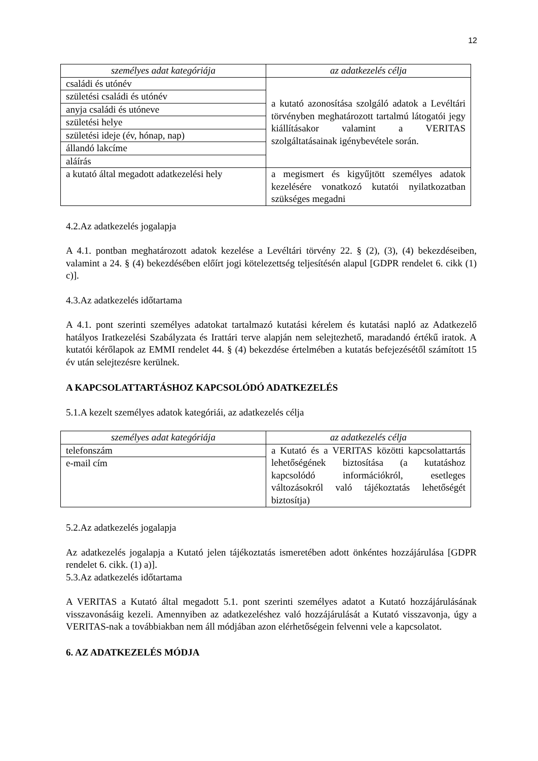12
| személyes adat kategóriája | az adatkezelés célja |
| --- | --- |
| családi és utónév | a kutató azonosítása szolgáló adatok a Levéltári törvényben meghatározott tartalmú látogatói jegy kiállításakor valamint a VERITAS szolgáltatásainak igénybevétele során. |
| születési családi és utónév | |
| anyja családi és utóneve | |
| születési helye | |
| születési ideje (év, hónap, nap) | |
| állandó lakcíme | |
| aláírás | |
| a kutató által megadott adatkezelési hely | a megismert és kigyűjtött személyes adatok kezelésére vonatkozó kutatói nyilatkozatban szükséges megadni |
4.2.Az adatkezelés jogalapja
A 4.1. pontban meghatározott adatok kezelése a Levéltári törvény 22. § (2), (3), (4) bekezdéseiben, valamint a 24. § (4) bekezdésében előírt jogi kötelezettség teljesítésén alapul [GDPR rendelet 6. cikk (1) c)].
4.3.Az adatkezelés időtartama
A 4.1. pont szerinti személyes adatokat tartalmazó kutatási kérelem és kutatási napló az Adatkezelő hatályos Iratkezelési Szabályzata és Irattári terve alapján nem selejtezhető, maradandó értékű iratok. A kutatói kérőlapok az EMMI rendelet 44. § (4) bekezdése értelmében a kutatás befejezésétől számított 15 év után selejtezésre kerülnek.
A KAPCSOLATTARTÁSHOZ KAPCSOLÓDÓ ADATKEZELÉS
5.1.A kezelt személyes adatok kategóriái, az adatkezelés célja
| személyes adat kategóriája | az adatkezelés célja |
| --- | --- |
| telefonszám | a Kutató és a VERITAS közötti kapcsolattartás lehetőségének biztosítása (a kutatáshoz kapcsolódó információkról, esetleges változásokról való tájékoztatás lehetőségét biztosítja) |
| e-mail cím | |
5.2.Az adatkezelés jogalapja
Az adatkezelés jogalapja a Kutató jelen tájékoztatás ismeretében adott önkéntes hozzájárulása [GDPR rendelet 6. cikk. (1) a)].
5.3.Az adatkezelés időtartama
A VERITAS a Kutató által megadott 5.1. pont szerinti személyes adatot a Kutató hozzájárulásának visszavonásáig kezeli. Amennyiben az adatkezeléshez való hozzájárulását a Kutató visszavonja, úgy a VERITAS-nak a továbbiakban nem áll módjában azon elérhetőségein felvenni vele a kapcsolatot.
6. AZ ADATKEZELÉS MÓDJA